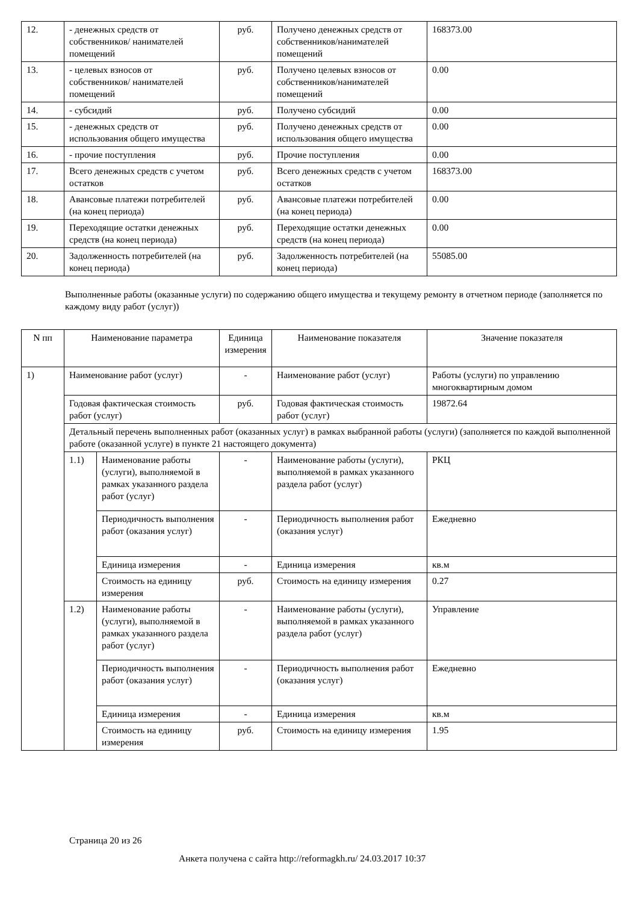| 12. | - денежных средств от собственников/ нанимателей помещений | руб. | Получено денежных средств от собственников/нанимателей помещений | 168373.00 |
| 13. | - целевых взносов от собственников/ нанимателей помещений | руб. | Получено целевых взносов от собственников/нанимателей помещений | 0.00 |
| 14. | - субсидий | руб. | Получено субсидий | 0.00 |
| 15. | - денежных средств от использования общего имущества | руб. | Получено денежных средств от использования общего имущества | 0.00 |
| 16. | - прочие поступления | руб. | Прочие поступления | 0.00 |
| 17. | Всего денежных средств с учетом остатков | руб. | Всего денежных средств с учетом остатков | 168373.00 |
| 18. | Авансовые платежи потребителей (на конец периода) | руб. | Авансовые платежи потребителей (на конец периода) | 0.00 |
| 19. | Переходящие остатки денежных средств (на конец периода) | руб. | Переходящие остатки денежных средств (на конец периода) | 0.00 |
| 20. | Задолженность потребителей (на конец периода) | руб. | Задолженность потребителей (на конец периода) | 55085.00 |
Выполненные работы (оказанные услуги) по содержанию общего имущества и текущему ремонту в отчетном периоде (заполняется по каждому виду работ (услуг))
| N пп | Наименование параметра | | Единица измерения | Наименование показателя | Значение показателя |
| --- | --- | --- | --- | --- | --- |
| 1) | Наименование работ (услуг) | | - | Наименование работ (услуг) | Работы (услуги) по управлению многоквартирным домом |
| | Годовая фактическая стоимость работ (услуг) | | руб. | Годовая фактическая стоимость работ (услуг) | 19872.64 |
| | Детальный перечень выполненных работ (оказанных услуг) в рамках выбранной работы (услуги) (заполняется по каждой выполненной работе (оказанной услуге) в пункте 21 настоящего документа) | | | | |
| | 1.1) | Наименование работы (услуги), выполняемой в рамках указанного раздела работ (услуг) | - | Наименование работы (услуги), выполняемой в рамках указанного раздела работ (услуг) | РКЦ |
| | | Периодичность выполнения работ (оказания услуг) | - | Периодичность выполнения работ (оказания услуг) | Ежедневно |
| | | Единица измерения | - | Единица измерения | кв.м |
| | | Стоимость на единицу измерения | руб. | Стоимость на единицу измерения | 0.27 |
| | 1.2) | Наименование работы (услуги), выполняемой в рамках указанного раздела работ (услуг) | - | Наименование работы (услуги), выполняемой в рамках указанного раздела работ (услуг) | Управление |
| | | Периодичность выполнения работ (оказания услуг) | - | Периодичность выполнения работ (оказания услуг) | Ежедневно |
| | | Единица измерения | - | Единица измерения | кв.м |
| | | Стоимость на единицу измерения | руб. | Стоимость на единицу измерения | 1.95 |
Страница 20 из 26
Анкета получена с сайта http://reformagkh.ru/ 24.03.2017 10:37